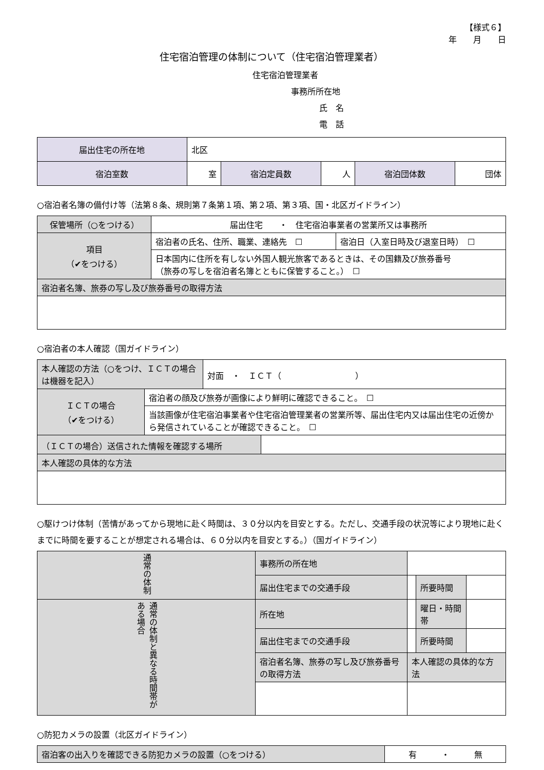【様式６】
年　　月　　日
住宅宿泊管理の体制について（住宅宿泊管理業者）
住宅宿泊管理業者
事務所所在地
氏　名
電　話
| 届出住宅の所在地 | 北区 | | | | |
| 宿泊室数 | 室 | 宿泊定員数 | 人 | 宿泊団体数 | 団体 |
○宿泊者名簿の備付け等（法第８条、規則第７条第１項、第２項、第３項、国・北区ガイドライン）
| 保管場所（○をつける） | 届出住宅 ・ 住宅宿泊事業者の営業所又は事務所 | |
| 項目 （✔をつける） | 宿泊者の氏名、住所、職業、連絡先 ☐ | 宿泊日（入室日時及び退室日時） ☐ |
| | 日本国内に住所を有しない外国人観光旅客であるときは、その国籍及び旅券番号 （旅券の写しを宿泊者名簿とともに保管すること。） ☐ | |
| 宿泊者名簿、旅券の写し及び旅券番号の取得方法 | | |
○宿泊者の本人確認（国ガイドライン）
| 本人確認の方法（○をつけ、ＩＣＴの場合は機器を記入） | | 対面 ・ ＩＣＴ（ ） | |
| ＩＣＴの場合 （✔をつける） | 宿泊者の顔及び旅券が画像により鮮明に確認できること。 ☐ | | |
| | 当該画像が住宅宿泊事業者や住宅宿泊管理業者の営業所等、届出住宅内又は届出住宅の近傍から発信されていることが確認できること。 ☐ | | |
| （ＩＣＴの場合）送信された情報を確認する場所 | | | |
| 本人確認の具体的な方法 | | | |
○駆けつけ体制（苦情があってから現地に赴く時間は、３０分以内を目安とする。ただし、交通手段の状況等により現地に赴くまでに時間を要することが想定される場合は、６０分以内を目安とする。）（国ガイドライン）
| 通常の体制 | 事務所の所在地 | | | | |
| | 届出住宅までの交通手段 | | | 所要時間 | |
| 通常の体制と異なる時間帯がある場合 | 所在地 | | | 曜日・時間帯 | |
| | 届出住宅までの交通手段 | | | 所要時間 | |
| | 宿泊者名簿、旅券の写し及び旅券番号の取得方法 | | 本人確認の具体的な方法 | | |
○防犯カメラの設置（北区ガイドライン）
| 宿泊客の出入りを確認できる防犯カメラの設置（○をつける） | 有 ・ 無 |